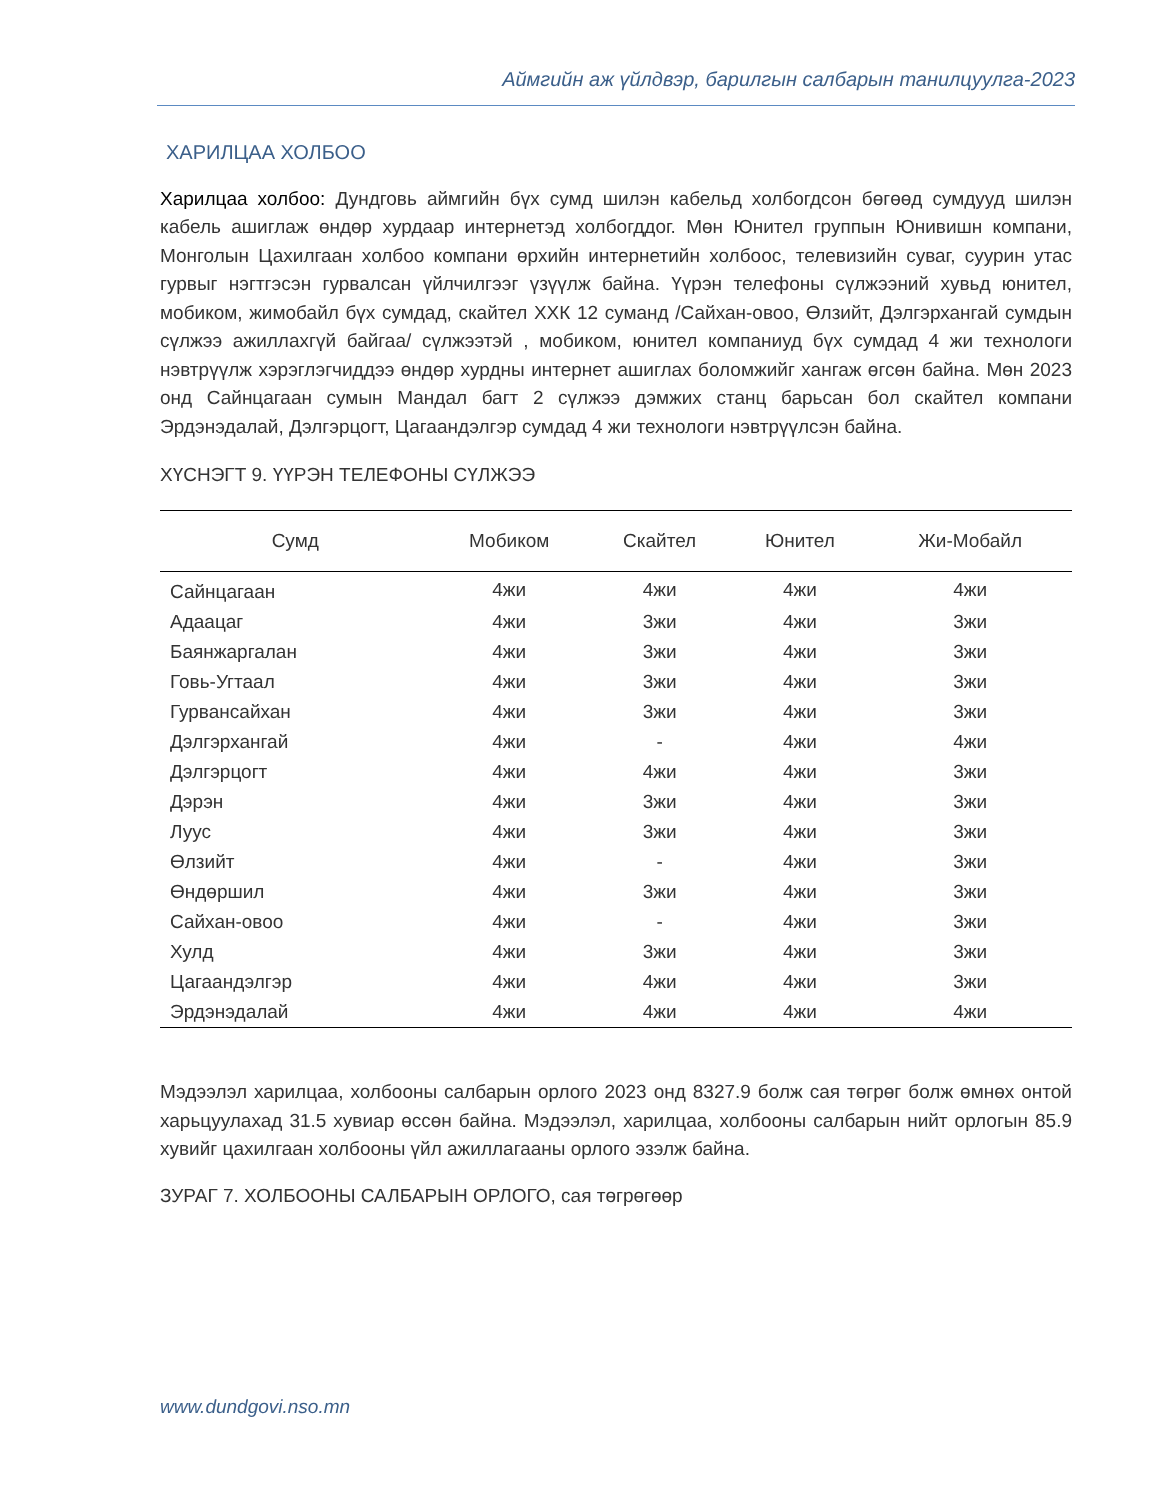Аймгийн аж үйлдвэр, барилгын салбарын танилцуулга-2023
ХАРИЛЦАА ХОЛБОО
Харилцаа холбоо: Дундговь аймгийн бүх сумд шилэн кабельд холбогдсон бөгөөд сумдууд шилэн кабель ашиглаж өндөр хурдаар интернетэд холбогддог. Мөн Юнител группын Юнивишн компани, Монголын Цахилгаан холбоо компани өрхийн интернетийн холбоос, телевизийн суваг, суурин утас гурвыг нэгтгэсэн гурвалсан үйлчилгээг үзүүлж байна. Үүрэн телефоны сүлжээний хувьд юнител, мобиком, жимобайл бүх сумдад, скайтел ХХК 12 суманд /Сайхан-овоо, Өлзийт, Дэлгэрхангай сумдын сүлжээ ажиллахгүй байгаа/ сүлжээтэй , мобиком, юнител компаниуд бүх сумдад 4 жи технологи нэвтрүүлж хэрэглэгчиддээ өндөр хурдны интернет ашиглах боломжийг хангаж өгсөн байна. Мөн 2023 онд Сайнцагаан сумын Мандал багт 2 сүлжээ дэмжих станц барьсан бол скайтел компани Эрдэнэдалай, Дэлгэрцогт, Цагаандэлгэр сумдад 4 жи технологи нэвтрүүлсэн байна.
ХҮСНЭГТ 9. ҮҮРЭН ТЕЛЕФОНЫ СҮЛЖЭЭ
| Сумд | Мобиком | Скайтел | Юнител | Жи-Мобайл |
| --- | --- | --- | --- | --- |
| Сайнцагаан | 4жи | 4жи | 4жи | 4жи |
| Адаацаг | 4жи | 3жи | 4жи | 3жи |
| Баянжаргалан | 4жи | 3жи | 4жи | 3жи |
| Говь-Угтаал | 4жи | 3жи | 4жи | 3жи |
| Гурвансайхан | 4жи | 3жи | 4жи | 3жи |
| Дэлгэрхангай | 4жи | - | 4жи | 4жи |
| Дэлгэрцогт | 4жи | 4жи | 4жи | 3жи |
| Дэрэн | 4жи | 3жи | 4жи | 3жи |
| Луус | 4жи | 3жи | 4жи | 3жи |
| Өлзийт | 4жи | - | 4жи | 3жи |
| Өндөршил | 4жи | 3жи | 4жи | 3жи |
| Сайхан-овоо | 4жи | - | 4жи | 3жи |
| Хулд | 4жи | 3жи | 4жи | 3жи |
| Цагаандэлгэр | 4жи | 4жи | 4жи | 3жи |
| Эрдэнэдалай | 4жи | 4жи | 4жи | 4жи |
Мэдээлэл харилцаа, холбооны салбарын орлого 2023 онд 8327.9 болж сая төгрөг болж өмнөх онтой харьцуулахад 31.5 хувиар өссөн байна. Мэдээлэл, харилцаа, холбооны салбарын нийт орлогын 85.9 хувийг цахилгаан холбооны үйл ажиллагааны орлого эзэлж байна.
ЗУРАГ 7. ХОЛБООНЫ САЛБАРЫН ОРЛОГО, сая төгрөгөөр
www.dundgovi.nso.mn